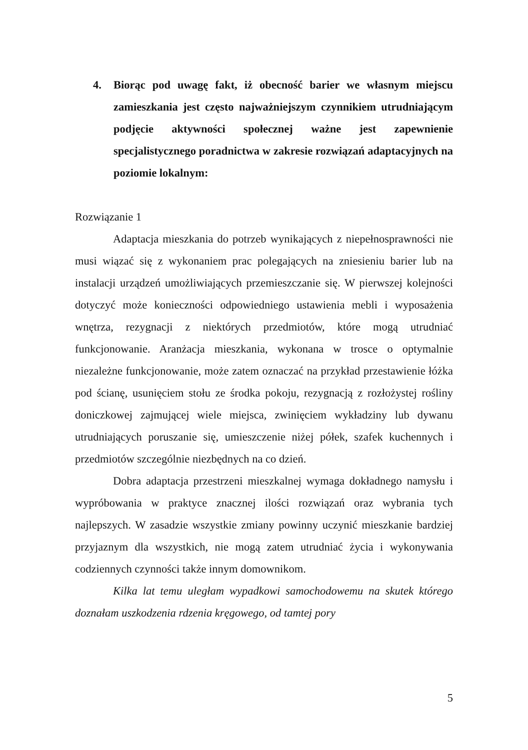4. Biorąc pod uwagę fakt, iż obecność barier we własnym miejscu zamieszkania jest często najważniejszym czynnikiem utrudniającym podjęcie aktywności społecznej ważne jest zapewnienie specjalistycznego poradnictwa w zakresie rozwiązań adaptacyjnych na poziomie lokalnym:
Rozwiązanie 1
Adaptacja mieszkania do potrzeb wynikających z niepełnosprawności nie musi wiązać się z wykonaniem prac polegających na zniesieniu barier lub na instalacji urządzeń umożliwiających przemieszczanie się. W pierwszej kolejności dotyczyć może konieczności odpowiedniego ustawienia mebli i wyposażenia wnętrza, rezygnacji z niektórych przedmiotów, które mogą utrudniać funkcjonowanie. Aranżacja mieszkania, wykonana w trosce o optymalnie niezależne funkcjonowanie, może zatem oznaczać na przykład przestawienie łóżka pod ścianę, usunięciem stołu ze środka pokoju, rezygnacją z rozłożystej rośliny doniczkowej zajmującej wiele miejsca, zwinięciem wykładziny lub dywanu utrudniających poruszanie się, umieszczenie niżej półek, szafek kuchennych i przedmiotów szczególnie niezbędnych na co dzień.
Dobra adaptacja przestrzeni mieszkalnej wymaga dokładnego namysłu i wypróbowania w praktyce znacznej ilości rozwiązań oraz wybrania tych najlepszych. W zasadzie wszystkie zmiany powinny uczynić mieszkanie bardziej przyjaznym dla wszystkich, nie mogą zatem utrudniać życia i wykonywania codziennych czynności także innym domownikom.
Kilka lat temu uległam wypadkowi samochodowemu na skutek którego doznałam uszkodzenia rdzenia kręgowego, od tamtej pory
5